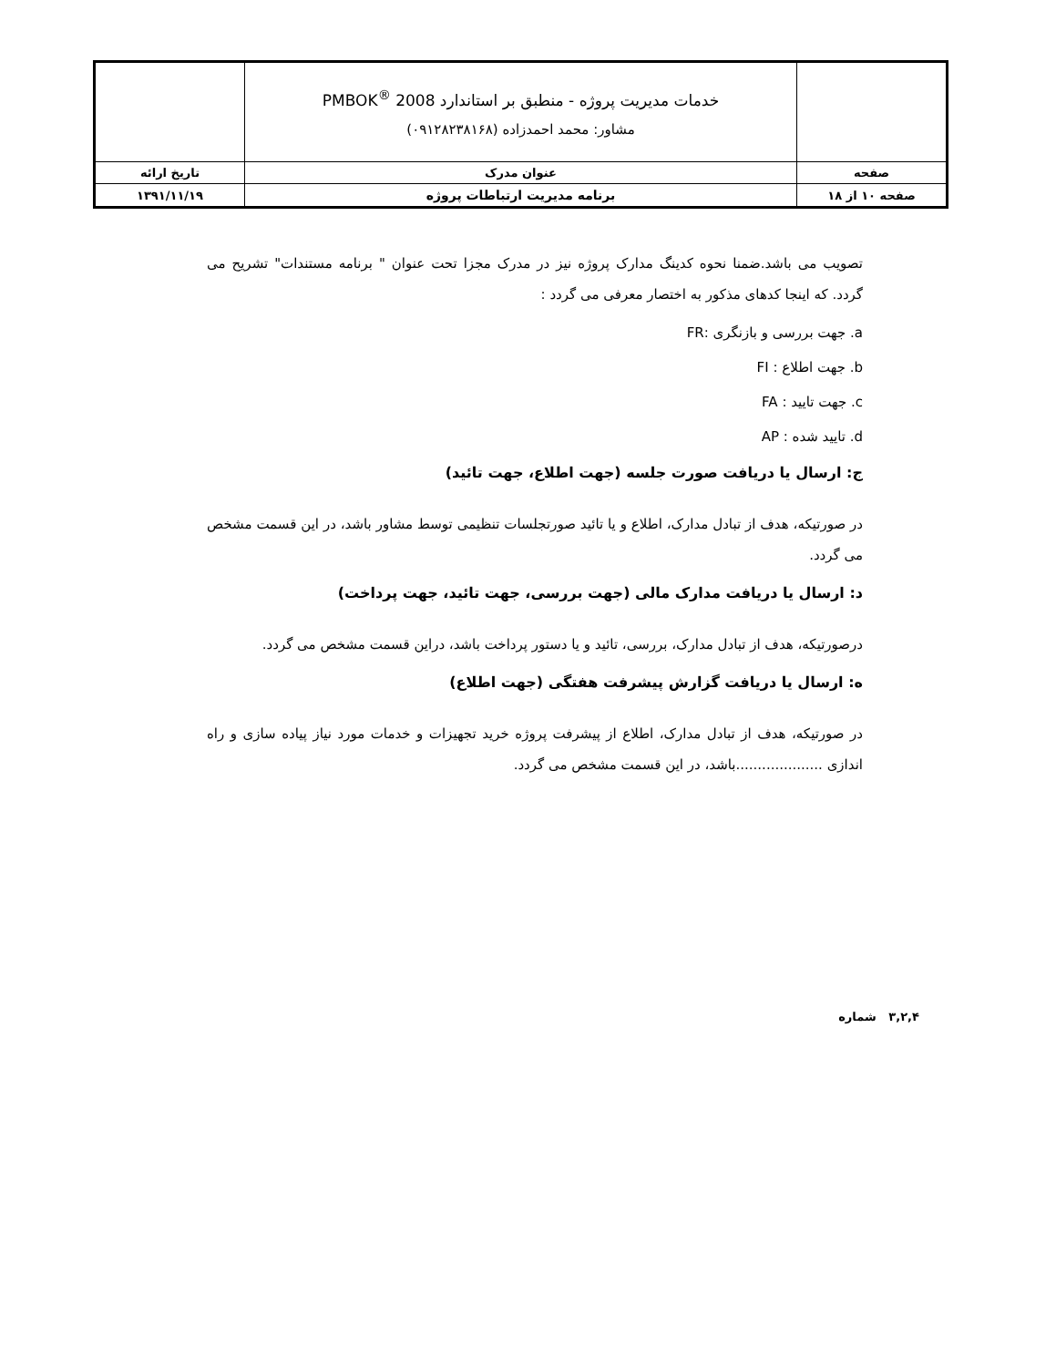| | خدمات مدیریت پروژه - منطبق بر استاندارد PMBOK<sup>®</sup> 2008 مشاور: محمد احمدزاده (۰۹۱۲۸۲۳۸۱۶۸) | |
| صفحه | عنوان مدرک | تاریخ ارائه |
| صفحه ۱۰ از ۱۸ | برنامه مدیریت ارتباطات پروژه | ۱۳۹۱/۱۱/۱۹ |
تصویب می باشد.ضمنا نحوه کدینگ مدارک پروژه نیز در مدرک مجزا تحت عنوان " برنامه مستندات" تشریح می گردد. که اینجا کدهای مذکور به اختصار معرفی می گردد :
a. جهت بررسی و بازنگری :FR
b. جهت اطلاع : FI
c. جهت تایید : FA
d. تایید شده : AP
ج: ارسال یا دریافت صورت جلسه (جهت اطلاع، جهت تائید)
در صورتیکه، هدف از تبادل مدارک، اطلاع و یا تائید صورتجلسات تنظیمی توسط مشاور باشد، در این قسمت مشخص می گردد.
د: ارسال یا دریافت مدارک مالی (جهت بررسی، جهت تائید، جهت پرداخت)
درصورتیکه، هدف از تبادل مدارک، بررسی، تائید و یا دستور پرداخت باشد، دراین قسمت مشخص می گردد.
ه: ارسال یا دریافت گزارش پیشرفت هفتگی (جهت اطلاع)
در صورتیکه، هدف از تبادل مدارک، اطلاع از پیشرفت پروژه خرید تجهیزات و خدمات مورد نیاز پیاده سازی و راه اندازی ....................باشد، در این قسمت مشخص می گردد.
۳,۲,۴ شماره